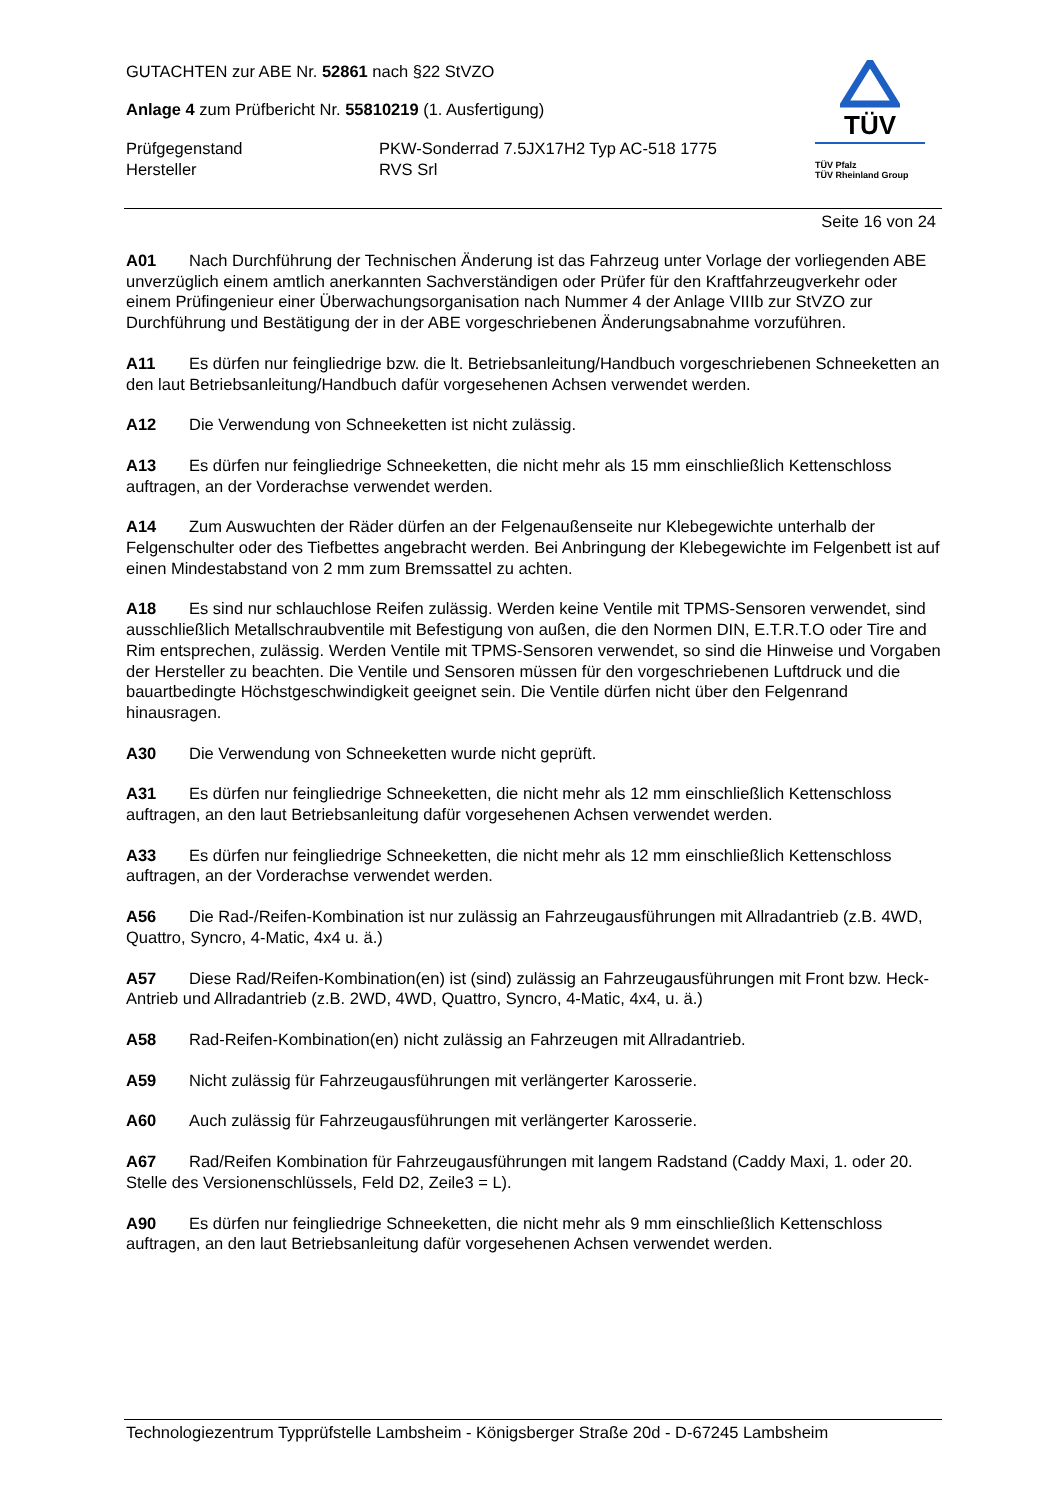GUTACHTEN zur ABE Nr. 52861 nach §22 StVZO
Anlage 4 zum Prüfbericht Nr. 55810219 (1. Ausfertigung)
Prüfgegenstand PKW-Sonderrad 7.5JX17H2 Typ AC-518 1775 Hersteller RVS Srl
TÜV
TÜV Pfalz
TÜV Rheinland Group
Seite 16 von 24
A01 Nach Durchführung der Technischen Änderung ist das Fahrzeug unter Vorlage der vorliegenden ABE unverzüglich einem amtlich anerkannten Sachverständigen oder Prüfer für den Kraftfahrzeugverkehr oder einem Prüfingenieur einer Überwachungsorganisation nach Nummer 4 der Anlage VIIIb zur StVZO zur Durchführung und Bestätigung der in der ABE vorgeschriebenen Änderungsabnahme vorzuführen.
A11 Es dürfen nur feingliedrige bzw. die lt. Betriebsanleitung/Handbuch vorgeschriebenen Schneeketten an den laut Betriebsanleitung/Handbuch dafür vorgesehenen Achsen verwendet werden.
A12 Die Verwendung von Schneeketten ist nicht zulässig.
A13 Es dürfen nur feingliedrige Schneeketten, die nicht mehr als 15 mm einschließlich Kettenschloss auftragen, an der Vorderachse verwendet werden.
A14 Zum Auswuchten der Räder dürfen an der Felgenaußenseite nur Klebegewichte unterhalb der Felgenschulter oder des Tiefbettes angebracht werden. Bei Anbringung der Klebegewichte im Felgenbett ist auf einen Mindestabstand von 2 mm zum Bremssattel zu achten.
A18 Es sind nur schlauchlose Reifen zulässig. Werden keine Ventile mit TPMS-Sensoren verwendet, sind ausschließlich Metallschraubventile mit Befestigung von außen, die den Normen DIN, E.T.R.T.O oder Tire and Rim entsprechen, zulässig. Werden Ventile mit TPMS-Sensoren verwendet, so sind die Hinweise und Vorgaben der Hersteller zu beachten. Die Ventile und Sensoren müssen für den vorgeschriebenen Luftdruck und die bauartbedingte Höchstgeschwindigkeit geeignet sein. Die Ventile dürfen nicht über den Felgenrand hinausragen.
A30 Die Verwendung von Schneeketten wurde nicht geprüft.
A31 Es dürfen nur feingliedrige Schneeketten, die nicht mehr als 12 mm einschließlich Kettenschloss auftragen, an den laut Betriebsanleitung dafür vorgesehenen Achsen verwendet werden.
A33 Es dürfen nur feingliedrige Schneeketten, die nicht mehr als 12 mm einschließlich Kettenschloss auftragen, an der Vorderachse verwendet werden.
A56 Die Rad-/Reifen-Kombination ist nur zulässig an Fahrzeugausführungen mit Allradantrieb (z.B. 4WD, Quattro, Syncro, 4-Matic, 4x4 u. ä.)
A57 Diese Rad/Reifen-Kombination(en) ist (sind) zulässig an Fahrzeugausführungen mit Front bzw. Heck-Antrieb und Allradantrieb (z.B. 2WD, 4WD, Quattro, Syncro, 4-Matic, 4x4, u. ä.)
A58 Rad-Reifen-Kombination(en) nicht zulässig an Fahrzeugen mit Allradantrieb.
A59 Nicht zulässig für Fahrzeugausführungen mit verlängerter Karosserie.
A60 Auch zulässig für Fahrzeugausführungen mit verlängerter Karosserie.
A67 Rad/Reifen Kombination für Fahrzeugausführungen mit langem Radstand (Caddy Maxi, 1. oder 20. Stelle des Versionenschlüssels, Feld D2, Zeile3 = L).
A90 Es dürfen nur feingliedrige Schneeketten, die nicht mehr als 9 mm einschließlich Kettenschloss auftragen, an den laut Betriebsanleitung dafür vorgesehenen Achsen verwendet werden.
Technologiezentrum Typprüfstelle Lambsheim - Königsberger Straße 20d - D-67245 Lambsheim